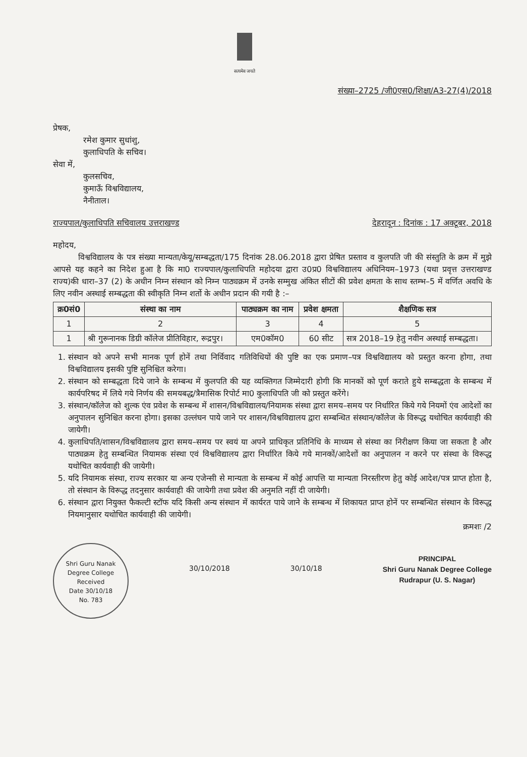सत्यमेव जयते
संख्या–2725 /जी0एस0/शिक्षा/A3-27(4)/2018
प्रेषक,
रमेश कुमार सुधांशु,
कुलाधिपति के सचिव।
सेवा में,
कुलसचिव,
कुमाऊँ विश्वविद्यालय,
नैनीताल।
राज्यपाल/कुलाधिपति सचिवालय उत्तराखण्ड देहरादून : दिनांक : 17 अक्टूबर, 2018
महोदय,
विश्वविद्यालय के पत्र संख्या मान्यता/केयू/सम्बद्धता/175 दिनांक 28.06.2018 द्वारा प्रेषित प्रस्ताव व कुलपति जी की संस्तुति के क्रम में मुझे आपसे यह कहने का निदेश हुआ है कि मा0 राज्यपाल/कुलाधिपति महोदया द्वारा उ0प्र0 विश्वविद्यालय अधिनियम–1973 (यथा प्रवृत्त उत्तराखण्ड राज्य)की धारा–37 (2) के अधीन निम्न संस्थान को निम्न पाठ्यक्रम में उनके सम्मुख अंकित सीटों की प्रवेश क्षमता के साथ स्तम्भ–5 में वर्णित अवधि के लिए नवीन अस्थाई सम्बद्धता की स्वीकृति निम्न शर्तो के अधीन प्रदान की गयी है :–
| क्र0सं0 | संस्था का नाम | पाठ्यक्रम का नाम | प्रवेश क्षमता | शैक्षणिक सत्र |
| --- | --- | --- | --- | --- |
| 1 | 2 | 3 | 4 | 5 |
| 1 | श्री गुरूनानक डिग्री कॉलेज प्रीतिविहार, रूद्रपुर। | एम0कॉम0 | 60 सीट | सत्र 2018–19 हेतु नवीन अस्थाई सम्बद्धता। |
1. संस्थान को अपने सभी मानक पूर्ण होनें तथा निर्विवाद गतिविधियों की पुष्टि का एक प्रमाण–पत्र विश्वविद्यालय को प्रस्तुत करना होगा, तथा विश्वविद्यालय इसकी पुष्टि सुनिश्चित करेगा।
2. संस्थान को सम्बद्धता दिये जाने के सम्बन्ध में कुलपति की यह व्यक्तिगत जिम्मेदारी होगी कि मानकों को पूर्ण कराते हुये सम्बद्धता के सम्बन्ध में कार्यपरिषद में लिये गये निर्णय की समयबद्ध/त्रैमासिक रिपोर्ट मा0 कुलाधिपति जी को प्रस्तुत करेंगे।
3. संस्थान/कॉलेज को शुल्क एंव प्रवेश के सम्बन्ध में शासन/विश्वविद्यालय/नियामक संस्था द्वारा समय–समय पर निर्धारित किये गये नियमों एंव आदेशों का अनुपालन सुनिश्चित करना होगा। इसका उल्लंघन पाये जाने पर शासन/विश्वविद्यालय द्वारा सम्बन्धित संस्थान/कॉलेज के विरूद्ध यथोचित कार्यवाही की जायेगी।
4. कुलाधिपति/शासन/विश्वविद्यालय द्वारा समय–समय पर स्वयं या अपने प्राधिकृत प्रतिनिधि के माध्यम से संस्था का निरीक्षण किया जा सकता है और पाठ्यक्रम हेतु सम्बन्धित नियामक संस्था एवं विश्वविद्यालय द्वारा निर्धारित किये गये मानकों/आदेशों का अनुपालन न करने पर संस्था के विरूद्ध यथोचित कार्यवाही की जायेगी।
5. यदि नियामक संस्था, राज्य सरकार या अन्य एजेन्सी से मान्यता के सम्बन्ध में कोई आपत्ति या मान्यता निरस्तीरण हेतु कोई आदेश/पत्र प्राप्त होता है, तो संस्थान के विरूद्ध तदनुसार कार्यवाही की जायेगी तथा प्रवेश की अनुमति नहीं दी जायेगी।
6. संस्थान द्वारा नियुक्त फैकल्टी स्टॉफ यदि किसी अन्य संस्थान में कार्यरत पाये जाने के सम्बन्ध में शिकायत प्राप्त होनें पर सम्बन्धित संस्थान के विरूद्ध नियमानुसार यथोचित कार्यवाही की जायेगी।
क्रमशः /2
Shri Guru Nanak Degree College
Received
Date 30/10/18
No. 783
30/10/2018 30/10/18
PRINCIPAL
Shri Guru Nanak Degree College
Rudrapur (U. S. Nagar)